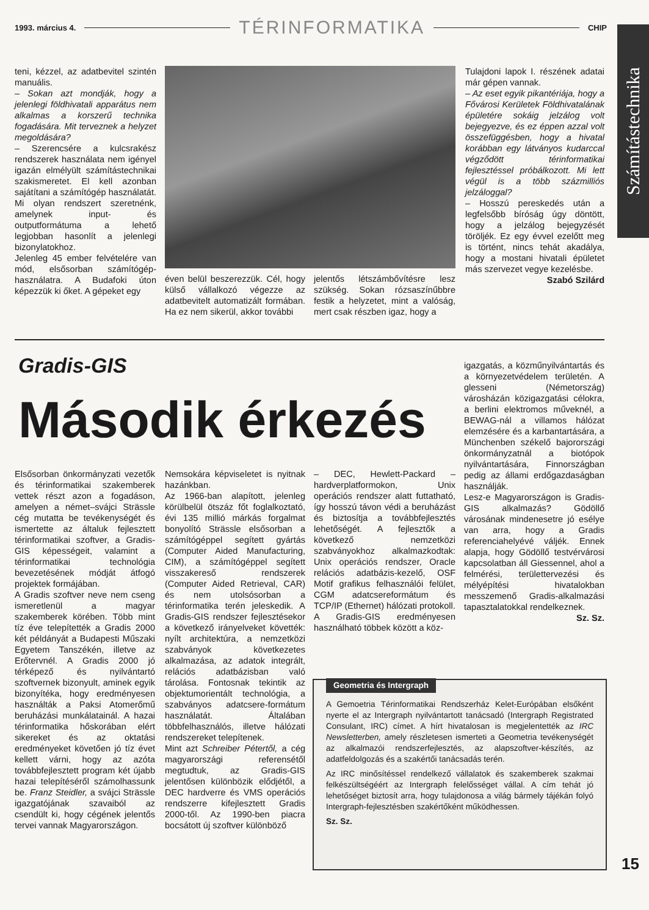1993. március 4. TÉRINFORMATIKA CHIP
Számítástechnika
teni, kézzel, az adatbevitel szintén manuális.
– Sokan azt mondják, hogy a jelenlegi földhivatali apparátus nem alkalmas a korszerű technika fogadására. Mit terveznek a helyzet megoldására?
– Szerencsére a kulcsrakész rendszerek használata nem igényel igazán elmélyült számítástechnikai szakismeretet. El kell azonban sajátítani a számítógép használatát. Mi olyan rendszert szeretnénk, amelynek input- és outputformátuma a lehető legjobban hasonlít a jelenlegi bizonylatokhoz.
Jelenleg 45 ember felvételére van mód, elsősorban számítógép-használatra. A Budafoki úton képezzük ki őket. A gépeket egy
éven belül beszerezzük. Cél, hogy külső vállalkozó végezze az adatbevitelt automatizált formában. Ha ez nem sikerül, akkor további
jelentős létszámbővítésre lesz szükség. Sokan rózsaszínűbbre festik a helyzetet, mint a valóság, mert csak részben igaz, hogy a
Tulajdoni lapok I. részének adatai már gépen vannak.
– Az eset egyik pikantériája, hogy a Fővárosi Kerületek Földhivatalának épületére sokáig jelzálog volt bejegyezve, és ez éppen azzal volt összefüggésben, hogy a hivatal korábban egy látványos kudarccal végződött térinformatikai fejlesztéssel próbálkozott. Mi lett végül is a több százmilliós jelzáloggal?
– Hosszú pereskedés után a legfelsőbb bíróság úgy döntött, hogy a jelzálog bejegyzését töröljék. Ez egy évvel ezelőtt meg is történt, nincs tehát akadálya, hogy a mostani hivatali épületet más szervezet vegye kezelésbe.
Szabó Szilárd
Gradis-GIS
Második érkezés
Elsősorban önkormányzati vezetők és térinformatikai szakemberek vettek részt azon a fogadáson, amelyen a német–svájci Strässle cég mutatta be tevékenységét és ismertette az általuk fejlesztett térinformatikai szoftver, a Gradis-GIS képességeit, valamint a térinformatikai technológia bevezetésének módját átfogó projektek formájában.
A Gradis szoftver neve nem cseng ismeretlenül a magyar szakemberek körében. Több mint tíz éve telepítették a Gradis 2000 két példányát a Budapesti Műszaki Egyetem Tanszékén, illetve az Erőtervnél. A Gradis 2000 jó térképező és nyilvántartó szoftvernek bizonyult, aminek egyik bizonyítéka, hogy eredményesen használták a Paksi Atomerőmű beruházási munkálatainál. A hazai térinformatika hőskorában elért sikereket és az oktatási eredményeket követően jó tíz évet kellett várni, hogy az azóta továbbfejlesztett program két újabb hazai telepítéséről számolhassunk be. Franz Steidler, a svájci Strässle igazgatójának szavaiból az csendült ki, hogy cégének jelentős tervei vannak Magyarországon.
Nemsokára képviseletet is nyitnak hazánkban.
Az 1966-ban alapított, jelenleg körülbelül ötszáz főt foglalkoztató, évi 135 millió márkás forgalmat bonyolító Strässle elsősorban a számítógéppel segített gyártás (Computer Aided Manufacturing, CIM), a számítógéppel segített visszakereső rendszerek (Computer Aided Retrieval, CAR) és nem utolsósorban a térinformatika terén jeleskedik. A Gradis-GIS rendszer fejlesztésekor a következő irányelveket követték: nyílt architektúra, a nemzetközi szabványok következetes alkalmazása, az adatok integrált, relációs adatbázisban való tárolása. Fontosnak tekintik az objektumorientált technológia, a szabványos adatcsere-formátum használatát. Általában többfelhasználós, illetve hálózati rendszereket telepítenek.
Mint azt Schreiber Pétertől, a cég magyarországi referensétől megtudtuk, az Gradis-GIS jelentősen különbözik elődjétől, a DEC hardverre és VMS operációs rendszerre kifejlesztett Gradis 2000-től. Az 1990-ben piacra bocsátott új szoftver különböző
– DEC, Hewlett-Packard – hardverplatformokon, Unix operációs rendszer alatt futtatható, így hosszú távon védi a beruházást és biztosítja a továbbfejlesztés lehetőségét. A fejlesztők a következő nemzetközi szabványokhoz alkalmazkodtak: Unix operációs rendszer, Oracle relációs adatbázis-kezelő, OSF Motif grafikus felhasználói felület, CGM adatcsereformátum és TCP/IP (Ethernet) hálózati protokoll.
A Gradis-GIS eredményesen használható többek között a köz-
igazgatás, a közműnyilvántartás és a környezetvédelem területén. A glesseni (Németország) városházán közigazgatási célokra, a berlini elektromos műveknél, a BEWAG-nál a villamos hálózat elemzésére és a karbantartására, a Münchenben székelő bajorországi önkormányzatnál a biotópok nyilvántartására, Finnországban pedig az állami erdőgazdaságban használják.
Lesz-e Magyarországon is Gradis-GIS alkalmazás? Gödöllő városának mindenesetre jó esélye van arra, hogy a Gradis referenciahelyévé váljék. Ennek alapja, hogy Gödöllő testvérvárosi kapcsolatban áll Giessennel, ahol a felmérési, területtervezési és mélyépítési hivatalokban messzemenő Gradis-alkalmazási tapasztalatokkal rendelkeznek.
Sz. Sz.
Geometria és Intergraph
A Gemoetria Térinformatikai Rendszerház Kelet-Európában elsőként nyerte el az Intergraph nyilvántartott tanácsadó (Intergraph Registrated Consulant, IRC) címet. A hírt hivatalosan is megjelentették az IRC Newsletterben, amely részletesen ismerteti a Geometria tevékenységét az alkalmazói rendszerfejlesztés, az alapszoftver-készítés, az adatfeldolgozás és a szakértői tanácsadás terén.
Az IRC minősítéssel rendelkező vállalatok és szakemberek szakmai felkészültségéért az Intergraph felelősséget vállal. A cím tehát jó lehetőséget biztosít arra, hogy tulajdonosa a világ bármely tájékán folyó Intergraph-fejlesztésben szakértőként működhessen.
Sz. Sz.
15